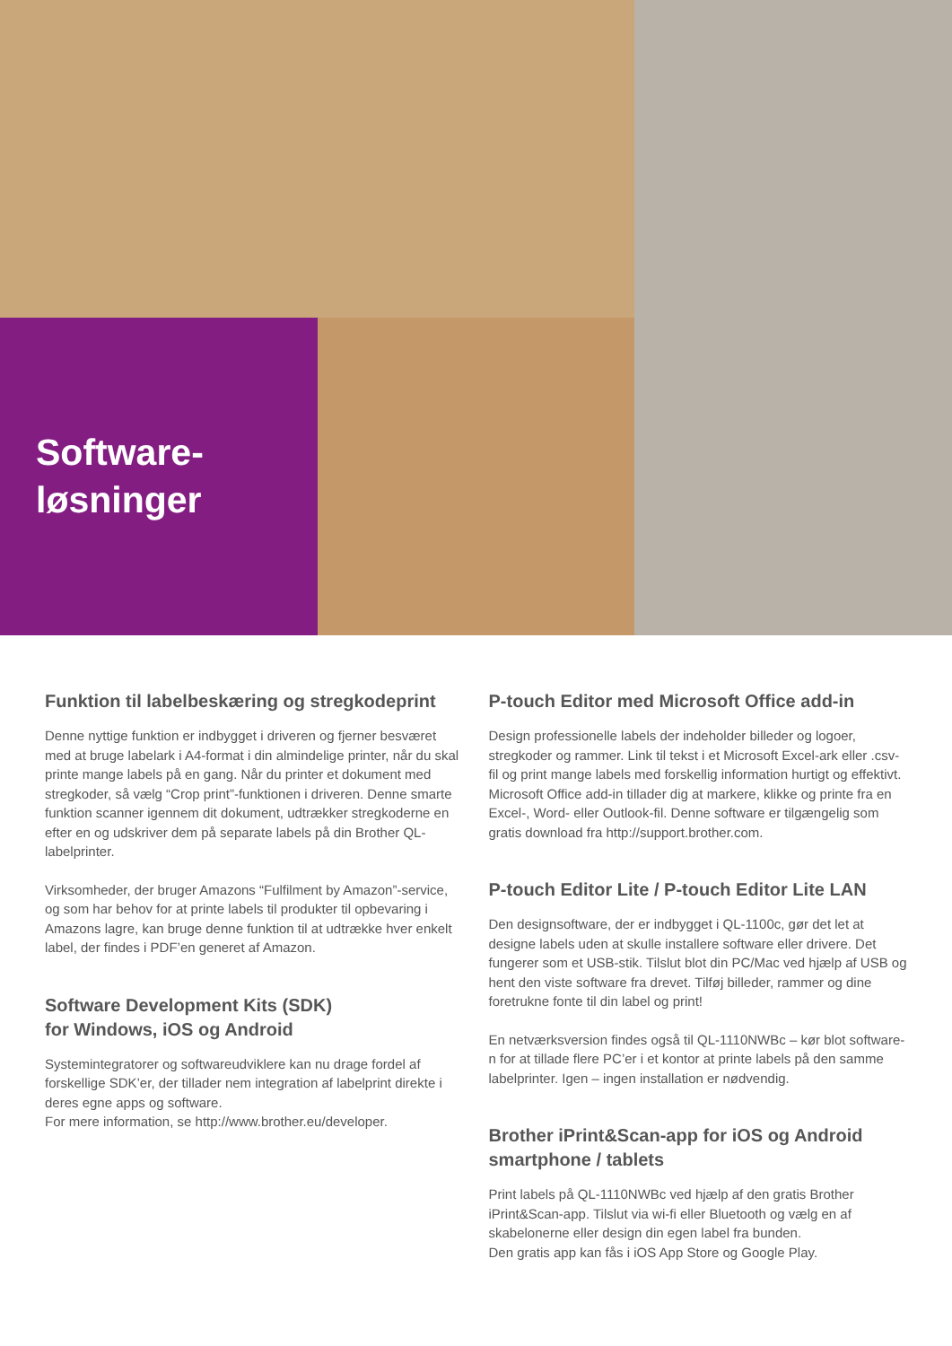Software-
løsninger
Funktion til labelbeskæring og stregkodeprint
Denne nyttige funktion er indbygget i driveren og fjerner besværet med at bruge labelark i A4-format i din almindelige printer, når du skal printe mange labels på en gang. Når du printer et dokument med stregkoder, så vælg “Crop print”-funktionen i driveren. Denne smarte funktion scanner igennem dit dokument, udtrækker stregkoderne en efter en og udskriver dem på separate labels på din Brother QL-labelprinter.
Virksomheder, der bruger Amazons “Fulfilment by Amazon”-service, og som har behov for at printe labels til produkter til opbevaring i Amazons lagre, kan bruge denne funktion til at udtrække hver enkelt label, der findes i PDF’en generet af Amazon.
Software Development Kits (SDK)
for Windows, iOS og Android
Systemintegratorer og softwareudviklere kan nu drage fordel af forskellige SDK’er, der tillader nem integration af labelprint direkte i deres egne apps og software.
For mere information, se http://www.brother.eu/developer.
P-touch Editor med Microsoft Office add-in
Design professionelle labels der indeholder billeder og logoer, stregkoder og rammer. Link til tekst i et Microsoft Excel-ark eller .csv-fil og print mange labels med forskellig information hurtigt og effektivt. Microsoft Office add-in tillader dig at markere, klikke og printe fra en Excel-, Word- eller Outlook-fil. Denne software er tilgængelig som gratis download fra http://support.brother.com.
P-touch Editor Lite / P-touch Editor Lite LAN
Den designsoftware, der er indbygget i QL-1100c, gør det let at designe labels uden at skulle installere software eller drivere. Det fungerer som et USB-stik. Tilslut blot din PC/Mac ved hjælp af USB og hent den viste software fra drevet. Tilføj billeder, rammer og dine foretrukne fonte til din label og print!
En netværksversion findes også til QL-1110NWBc – kør blot software­n for at tillade flere PC’er i et kontor at printe labels på den samme labelprinter. Igen – ingen installation er nødvendig.
Brother iPrint&Scan-app for iOS og Android smartphone / tablets
Print labels på QL-1110NWBc ved hjælp af den gratis Brother iPrint&Scan-app. Tilslut via wi-fi eller Bluetooth og vælg en af skabelonerne eller design din egen label fra bunden.
Den gratis app kan fås i iOS App Store og Google Play.